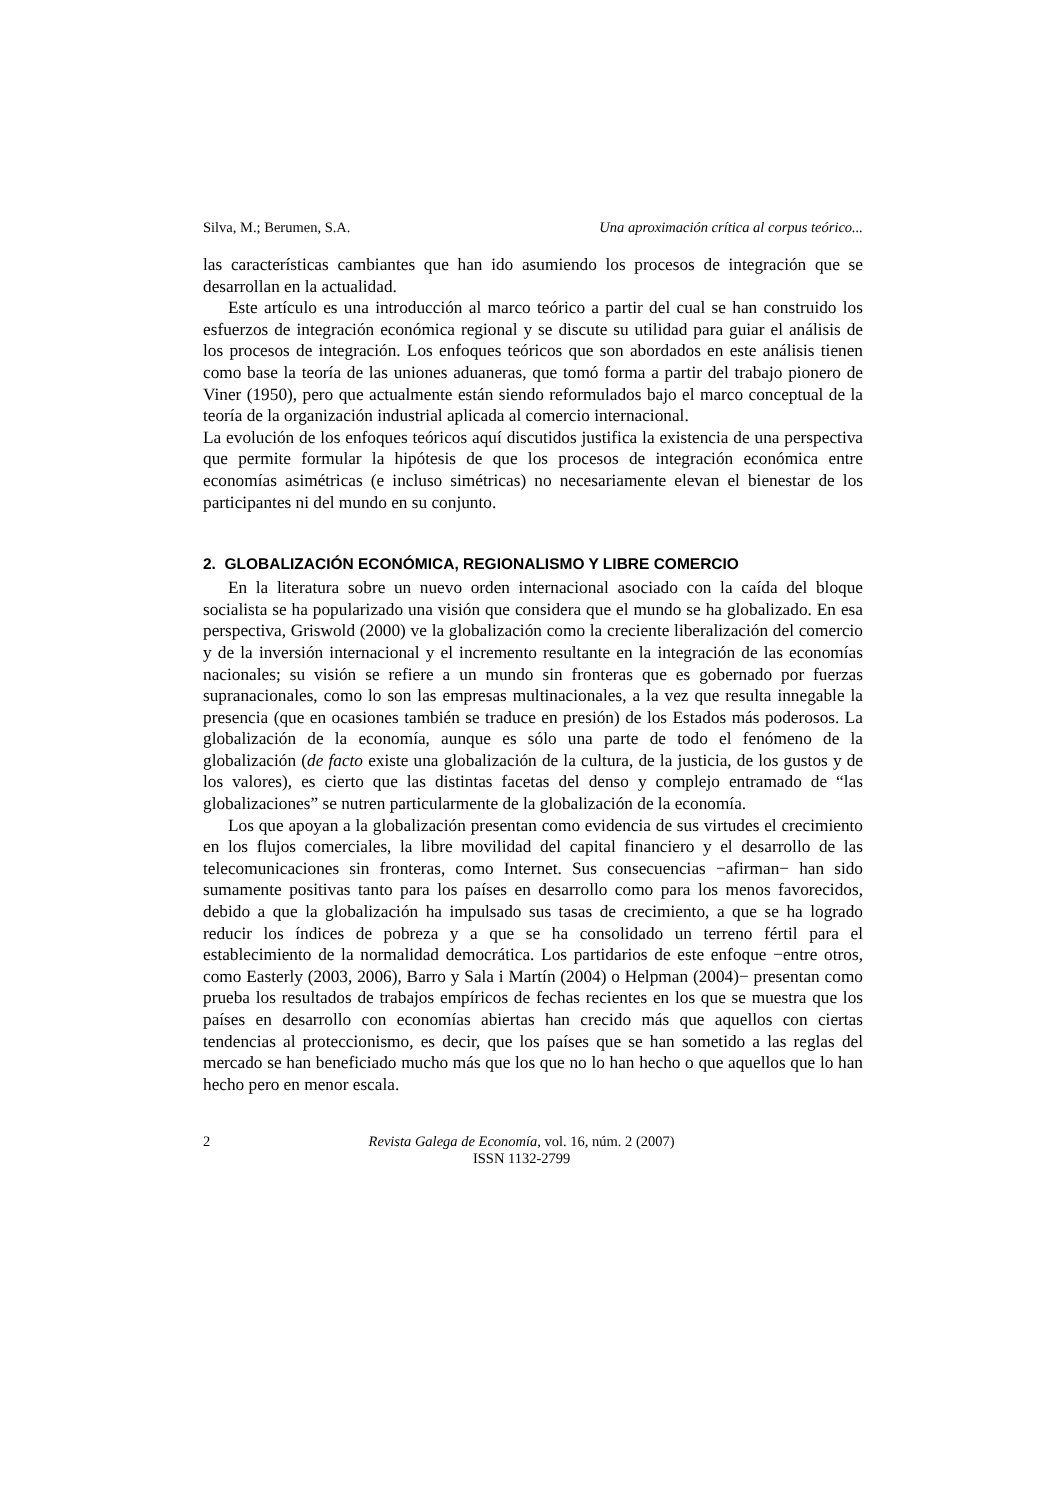Silva, M.; Berumen, S.A. Una aproximación crítica al corpus teórico...
las características cambiantes que han ido asumiendo los procesos de integración que se desarrollan en la actualidad.
Este artículo es una introducción al marco teórico a partir del cual se han construido los esfuerzos de integración económica regional y se discute su utilidad para guiar el análisis de los procesos de integración. Los enfoques teóricos que son abordados en este análisis tienen como base la teoría de las uniones aduaneras, que tomó forma a partir del trabajo pionero de Viner (1950), pero que actualmente están siendo reformulados bajo el marco conceptual de la teoría de la organización industrial aplicada al comercio internacional.
La evolución de los enfoques teóricos aquí discutidos justifica la existencia de una perspectiva que permite formular la hipótesis de que los procesos de integración económica entre economías asimétricas (e incluso simétricas) no necesariamente elevan el bienestar de los participantes ni del mundo en su conjunto.
2. GLOBALIZACIÓN ECONÓMICA, REGIONALISMO Y LIBRE COMERCIO
En la literatura sobre un nuevo orden internacional asociado con la caída del bloque socialista se ha popularizado una visión que considera que el mundo se ha globalizado. En esa perspectiva, Griswold (2000) ve la globalización como la creciente liberalización del comercio y de la inversión internacional y el incremento resultante en la integración de las economías nacionales; su visión se refiere a un mundo sin fronteras que es gobernado por fuerzas supranacionales, como lo son las empresas multinacionales, a la vez que resulta innegable la presencia (que en ocasiones también se traduce en presión) de los Estados más poderosos. La globalización de la economía, aunque es sólo una parte de todo el fenómeno de la globalización (de facto existe una globalización de la cultura, de la justicia, de los gustos y de los valores), es cierto que las distintas facetas del denso y complejo entramado de “las globalizaciones” se nutren particularmente de la globalización de la economía.
Los que apoyan a la globalización presentan como evidencia de sus virtudes el crecimiento en los flujos comerciales, la libre movilidad del capital financiero y el desarrollo de las telecomunicaciones sin fronteras, como Internet. Sus consecuencias −afirman− han sido sumamente positivas tanto para los países en desarrollo como para los menos favorecidos, debido a que la globalización ha impulsado sus tasas de crecimiento, a que se ha logrado reducir los índices de pobreza y a que se ha consolidado un terreno fértil para el establecimiento de la normalidad democrática. Los partidarios de este enfoque −entre otros, como Easterly (2003, 2006), Barro y Sala i Martín (2004) o Helpman (2004)− presentan como prueba los resultados de trabajos empíricos de fechas recientes en los que se muestra que los países en desarrollo con economías abiertas han crecido más que aquellos con ciertas tendencias al proteccionismo, es decir, que los países que se han sometido a las reglas del mercado se han beneficiado mucho más que los que no lo han hecho o que aquellos que lo han hecho pero en menor escala.
2 Revista Galega de Economía, vol. 16, núm. 2 (2007)
ISSN 1132-2799